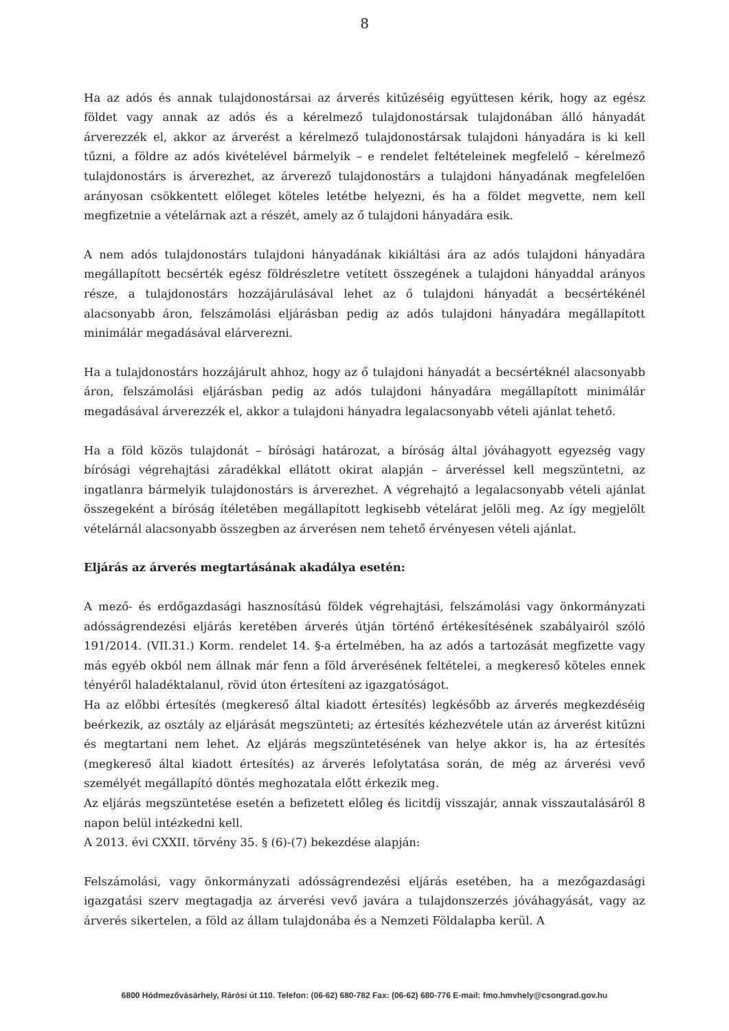8
Ha az adós és annak tulajdonostársai az árverés kitűzéséig együttesen kérik, hogy az egész földet vagy annak az adós és a kérelmező tulajdonostársak tulajdonában álló hányadát árverezzék el, akkor az árverést a kérelmező tulajdonostársak tulajdoni hányadára is ki kell tűzni, a földre az adós kivételével bármelyik – e rendelet feltételeinek megfelelő – kérelmező tulajdonostárs is árverezhet, az árverező tulajdonostárs a tulajdoni hányadának megfelelően arányosan csökkentett előleget köteles letétbe helyezni, és ha a földet megvette, nem kell megfizetnie a vételárnak azt a részét, amely az ő tulajdoni hányadára esik.
A nem adós tulajdonostárs tulajdoni hányadának kikiáltási ára az adós tulajdoni hányadára megállapított becsérték egész földrészletre vetített összegének a tulajdoni hányaddal arányos része, a tulajdonostárs hozzájárulásával lehet az ő tulajdoni hányadát a becsértékénél alacsonyabb áron, felszámolási eljárásban pedig az adós tulajdoni hányadára megállapított minimálár megadásával elárverezni.
Ha a tulajdonostárs hozzájárult ahhoz, hogy az ő tulajdoni hányadát a becsértéknél alacsonyabb áron, felszámolási eljárásban pedig az adós tulajdoni hányadára megállapított minimálár megadásával árverezzék el, akkor a tulajdoni hányadra legalacsonyabb vételi ajánlat tehető.
Ha a föld közös tulajdonát – bírósági határozat, a bíróság által jóváhagyott egyezség vagy bírósági végrehajtási záradékkal ellátott okirat alapján – árveréssel kell megszüntetni, az ingatlanra bármelyik tulajdonostárs is árverezhet. A végrehajtó a legalacsonyabb vételi ajánlat összegeként a bíróság ítéletében megállapított legkisebb vételárat jelöli meg. Az így megjelölt vételárnál alacsonyabb összegben az árverésen nem tehető érvényesen vételi ajánlat.
Eljárás az árverés megtartásának akadálya esetén:
A mező- és erdőgazdasági hasznosítású földek végrehajtási, felszámolási vagy önkormányzati adósságrendezési eljárás keretében árverés útján történő értékesítésének szabályairól szóló 191/2014. (VII.31.) Korm. rendelet 14. §-a értelmében, ha az adós a tartozását megfizette vagy más egyéb okból nem állnak már fenn a föld árverésének feltételei, a megkereső köteles ennek tényéről haladéktalanul, rövid úton értesíteni az igazgatóságot.
Ha az előbbi értesítés (megkereső által kiadott értesítés) legkésőbb az árverés megkezdéséig beérkezik, az osztály az eljárását megszünteti; az értesítés kézhezvétele után az árverést kitűzni és megtartani nem lehet. Az eljárás megszüntetésének van helye akkor is, ha az értesítés (megkereső által kiadott értesítés) az árverés lefolytatása során, de még az árverési vevő személyét megállapító döntés meghozatala előtt érkezik meg.
Az eljárás megszüntetése esetén a befizetett előleg és licitdíj visszajár, annak visszautalásáról 8 napon belül intézkedni kell.
A 2013. évi CXXII. törvény 35. § (6)-(7) bekezdése alapján:
Felszámolási, vagy önkormányzati adósságrendezési eljárás esetében, ha a mezőgazdasági igazgatási szerv megtagadja az árverési vevő javára a tulajdonszerzés jóváhagyását, vagy az árverés sikertelen, a föld az állam tulajdonába és a Nemzeti Földalapba kerül. A
6800 Hódmezővásárhely, Rárósi út 110. Telefon: (06-62) 680-782 Fax: (06-62) 680-776 E-mail: fmo.hmvhely@csongrad.gov.hu